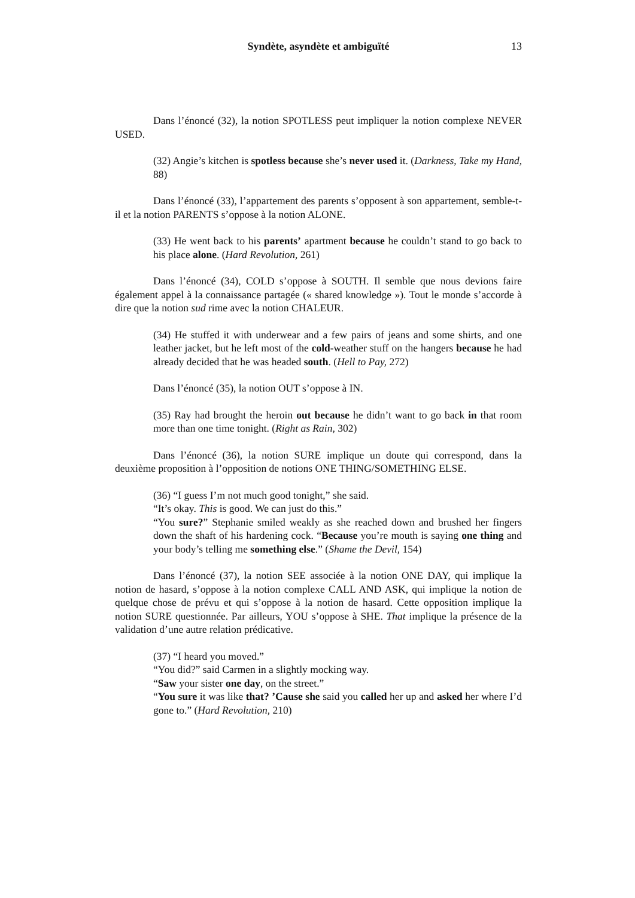Syndète, asyndète et ambiguïté
13
Dans l’énoncé (32), la notion SPOTLESS peut impliquer la notion complexe NEVER USED.
(32) Angie’s kitchen is spotless because she’s never used it. (Darkness, Take my Hand, 88)
Dans l’énoncé (33), l’appartement des parents s’opposent à son appartement, semble-t-il et la notion PARENTS s’oppose à la notion ALONE.
(33) He went back to his parents’ apartment because he couldn’t stand to go back to his place alone. (Hard Revolution, 261)
Dans l’énoncé (34), COLD s’oppose à SOUTH. Il semble que nous devions faire également appel à la connaissance partagée (« shared knowledge »). Tout le monde s’accorde à dire que la notion sud rime avec la notion CHALEUR.
(34) He stuffed it with underwear and a few pairs of jeans and some shirts, and one leather jacket, but he left most of the cold-weather stuff on the hangers because he had already decided that he was headed south. (Hell to Pay, 272)
Dans l’énoncé (35), la notion OUT s’oppose à IN.
(35) Ray had brought the heroin out because he didn’t want to go back in that room more than one time tonight. (Right as Rain, 302)
Dans l’énoncé (36), la notion SURE implique un doute qui correspond, dans la deuxième proposition à l’opposition de notions ONE THING/SOMETHING ELSE.
(36) “I guess I’m not much good tonight,” she said.
“It’s okay. This is good. We can just do this.”
“You sure?” Stephanie smiled weakly as she reached down and brushed her fingers down the shaft of his hardening cock. “Because you’re mouth is saying one thing and your body’s telling me something else.” (Shame the Devil, 154)
Dans l’énoncé (37), la notion SEE associée à la notion ONE DAY, qui implique la notion de hasard, s’oppose à la notion complexe CALL AND ASK, qui implique la notion de quelque chose de prévu et qui s’oppose à la notion de hasard. Cette opposition implique la notion SURE questionnée. Par ailleurs, YOU s’oppose à SHE. That implique la présence de la validation d’une autre relation prédicative.
(37) “I heard you moved.”
“You did?” said Carmen in a slightly mocking way.
“Saw your sister one day, on the street.”
“You sure it was like that? ’Cause she said you called her up and asked her where I’d gone to.” (Hard Revolution, 210)